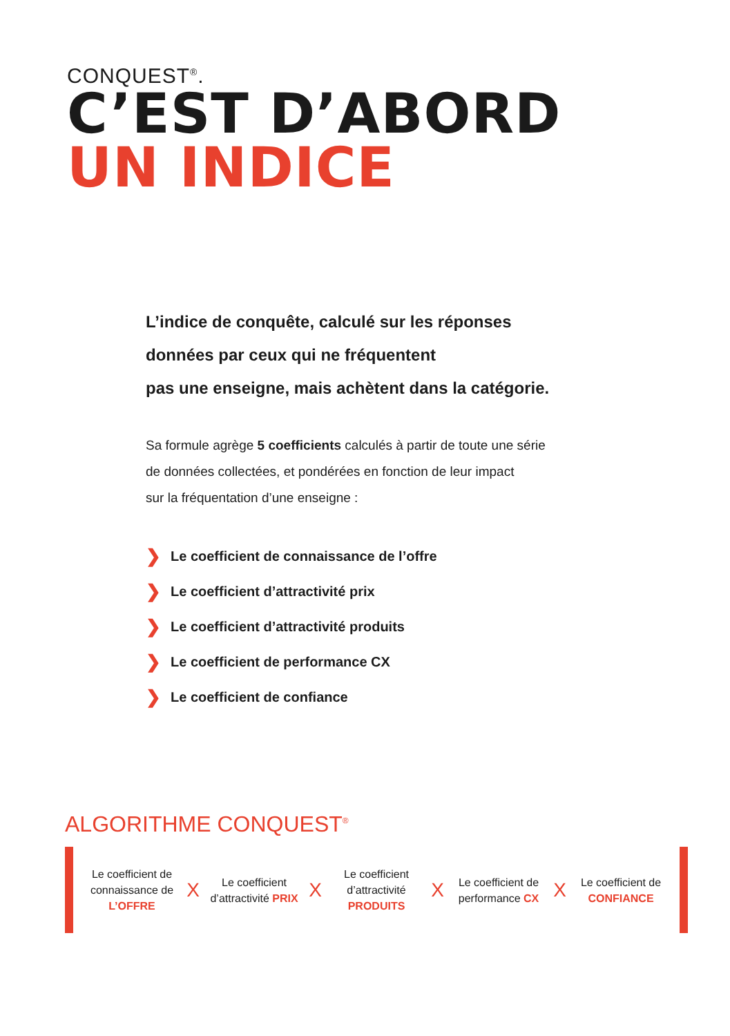CONQUEST<sup>®</sup>.
C’EST D’ABORD
UN INDICE
L’indice de conquête, calculé sur les réponses
données par ceux qui ne fréquentent
pas une enseigne, mais achètent dans la catégorie.
Sa formule agrège 5 coefficients calculés à partir de toute une série
de données collectées, et pondérées en fonction de leur impact
sur la fréquentation d’une enseigne :
❯ Le coefficient de connaissance de l’offre
❯ Le coefficient d’attractivité prix
❯ Le coefficient d’attractivité produits
❯ Le coefficient de performance CX
❯ Le coefficient de confiance
ALGORITHME CONQUEST<sup>®</sup>
Le coefficient de connaissance de L’OFFRE
X
Le coefficient d’attractivité PRIX
X
Le coefficient d’attractivité PRODUITS
X
Le coefficient de performance CX
X
Le coefficient de CONFIANCE